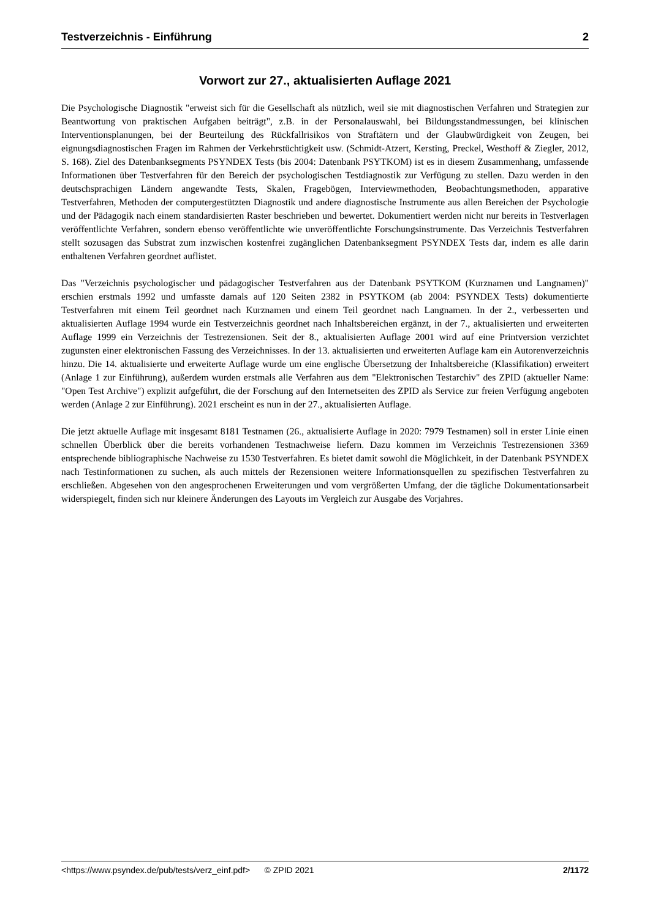Testverzeichnis - Einführung 2
Vorwort zur 27., aktualisierten Auflage 2021
Die Psychologische Diagnostik "erweist sich für die Gesellschaft als nützlich, weil sie mit diagnostischen Verfahren und Strategien zur Beantwortung von praktischen Aufgaben beiträgt", z.B. in der Personalauswahl, bei Bildungsstandmessungen, bei klinischen Interventionsplanungen, bei der Beurteilung des Rückfallrisikos von Straftätern und der Glaubwürdigkeit von Zeugen, bei eignungsdiagnostischen Fragen im Rahmen der Verkehrstüchtigkeit usw. (Schmidt-Atzert, Kersting, Preckel, Westhoff & Ziegler, 2012, S. 168). Ziel des Datenbanksegments PSYNDEX Tests (bis 2004: Datenbank PSYTKOM) ist es in diesem Zusammenhang, umfassende Informationen über Testverfahren für den Bereich der psychologischen Testdiagnostik zur Verfügung zu stellen. Dazu werden in den deutschsprachigen Ländern angewandte Tests, Skalen, Fragebögen, Interviewmethoden, Beobachtungsmethoden, apparative Testverfahren, Methoden der computergestützten Diagnostik und andere diagnostische Instrumente aus allen Bereichen der Psychologie und der Pädagogik nach einem standardisierten Raster beschrieben und bewertet. Dokumentiert werden nicht nur bereits in Testverlagen veröffentlichte Verfahren, sondern ebenso veröffentlichte wie unveröffentlichte Forschungsinstrumente. Das Verzeichnis Testverfahren stellt sozusagen das Substrat zum inzwischen kostenfrei zugänglichen Datenbanksegment PSYNDEX Tests dar, indem es alle darin enthaltenen Verfahren geordnet auflistet.
Das "Verzeichnis psychologischer und pädagogischer Testverfahren aus der Datenbank PSYTKOM (Kurznamen und Langnamen)" erschien erstmals 1992 und umfasste damals auf 120 Seiten 2382 in PSYTKOM (ab 2004: PSYNDEX Tests) dokumentierte Testverfahren mit einem Teil geordnet nach Kurznamen und einem Teil geordnet nach Langnamen. In der 2., verbesserten und aktualisierten Auflage 1994 wurde ein Testverzeichnis geordnet nach Inhaltsbereichen ergänzt, in der 7., aktualisierten und erweiterten Auflage 1999 ein Verzeichnis der Testrezensionen. Seit der 8., aktualisierten Auflage 2001 wird auf eine Printversion verzichtet zugunsten einer elektronischen Fassung des Verzeichnisses. In der 13. aktualisierten und erweiterten Auflage kam ein Autorenverzeichnis hinzu. Die 14. aktualisierte und erweiterte Auflage wurde um eine englische Übersetzung der Inhaltsbereiche (Klassifikation) erweitert (Anlage 1 zur Einführung), außerdem wurden erstmals alle Verfahren aus dem "Elektronischen Testarchiv" des ZPID (aktueller Name: "Open Test Archive") explizit aufgeführt, die der Forschung auf den Internetseiten des ZPID als Service zur freien Verfügung angeboten werden (Anlage 2 zur Einführung). 2021 erscheint es nun in der 27., aktualisierten Auflage.
Die jetzt aktuelle Auflage mit insgesamt 8181 Testnamen (26., aktualisierte Auflage in 2020: 7979 Testnamen) soll in erster Linie einen schnellen Überblick über die bereits vorhandenen Testnachweise liefern. Dazu kommen im Verzeichnis Testrezensionen 3369 entsprechende bibliographische Nachweise zu 1530 Testverfahren. Es bietet damit sowohl die Möglichkeit, in der Datenbank PSYNDEX nach Testinformationen zu suchen, als auch mittels der Rezensionen weitere Informationsquellen zu spezifischen Testverfahren zu erschließen. Abgesehen von den angesprochenen Erweiterungen und vom vergrößerten Umfang, der die tägliche Dokumentationsarbeit widerspiegelt, finden sich nur kleinere Änderungen des Layouts im Vergleich zur Ausgabe des Vorjahres.
<https://www.psyndex.de/pub/tests/verz_einf.pdf> © ZPID 2021 2/1172